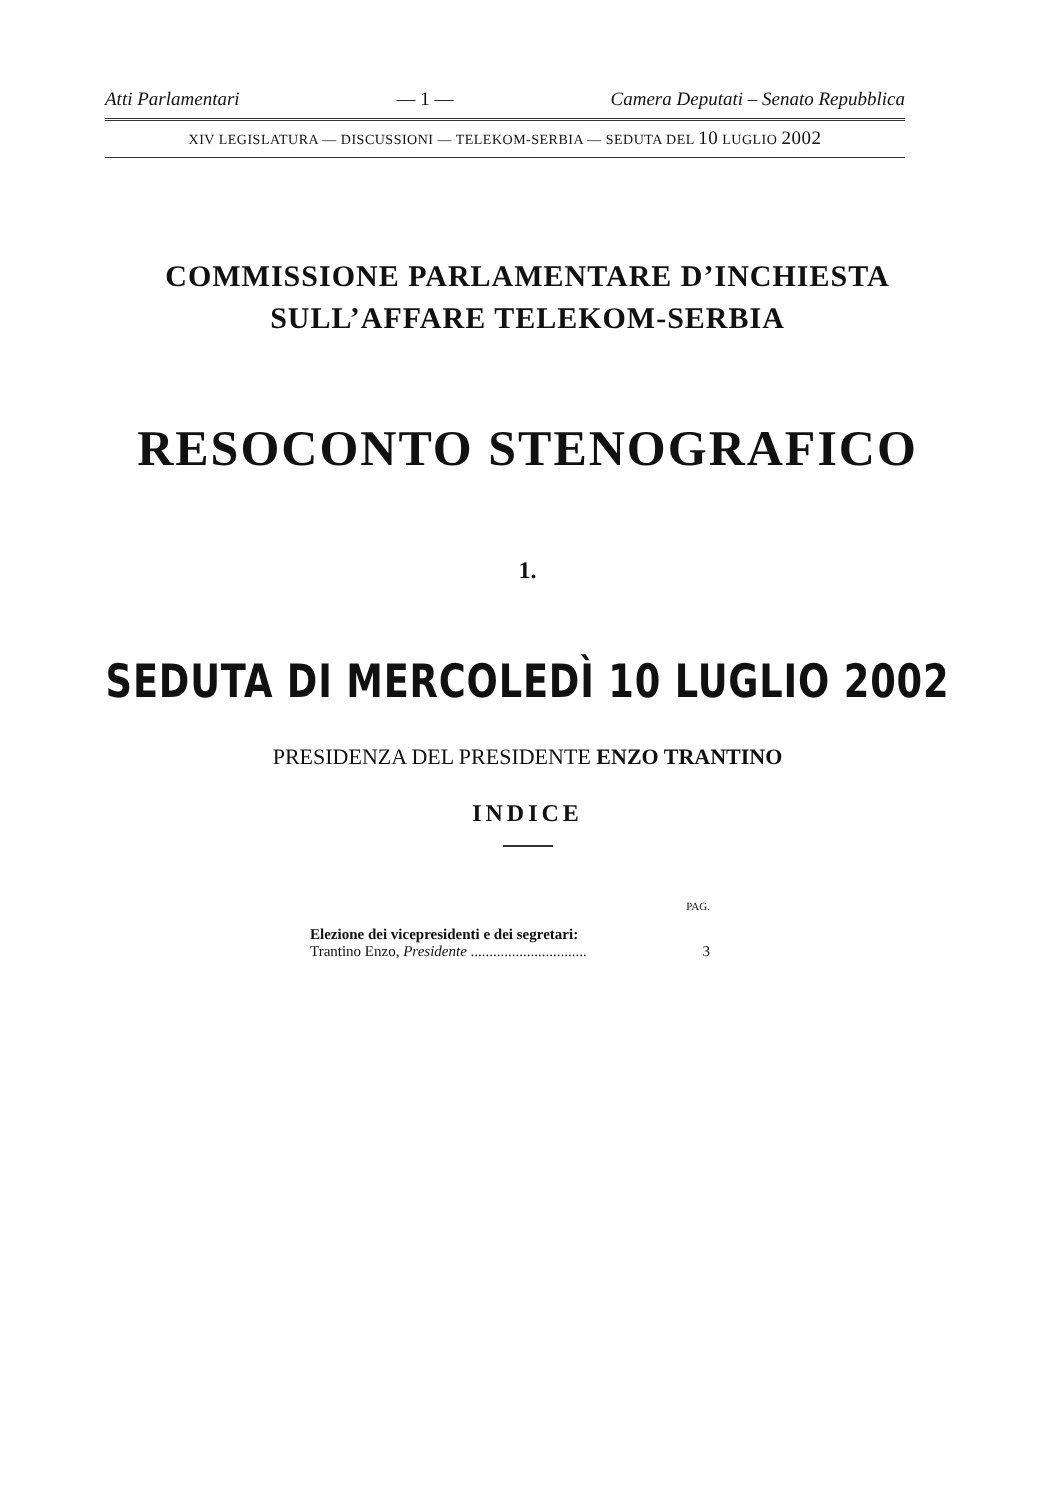Atti Parlamentari — 1 — Camera Deputati – Senato Repubblica
XIV LEGISLATURA — DISCUSSIONI — TELEKOM-SERBIA — SEDUTA DEL 10 LUGLIO 2002
COMMISSIONE PARLAMENTARE D’INCHIESTA
SULL’AFFARE TELEKOM-SERBIA
RESOCONTO STENOGRAFICO
1.
SEDUTA DI MERCOLEDÌ 10 LUGLIO 2002
PRESIDENZA DEL PRESIDENTE ENZO TRANTINO
INDICE
PAG.
Elezione dei vicepresidenti e dei segretari:
Trantino Enzo, Presidente ............................... 3